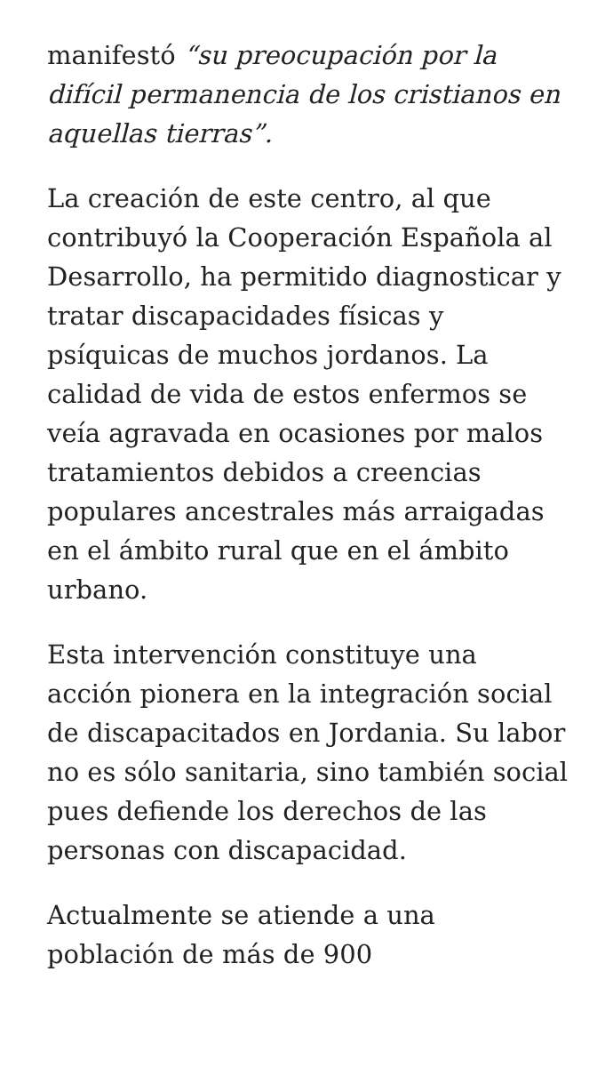manifestó “su preocupación por la difícil permanencia de los cristianos en aquellas tierras”.
La creación de este centro, al que contribuyó la Cooperación Española al Desarrollo, ha permitido diagnosticar y tratar discapacidades físicas y psíquicas de muchos jordanos. La calidad de vida de estos enfermos se veía agravada en ocasiones por malos tratamientos debidos a creencias populares ancestrales más arraigadas en el ámbito rural que en el ámbito urbano.
Esta intervención constituye una acción pionera en la integración social de discapacitados en Jordania. Su labor no es sólo sanitaria, sino también social pues defiende los derechos de las personas con discapacidad.
Actualmente se atiende a una población de más de 900